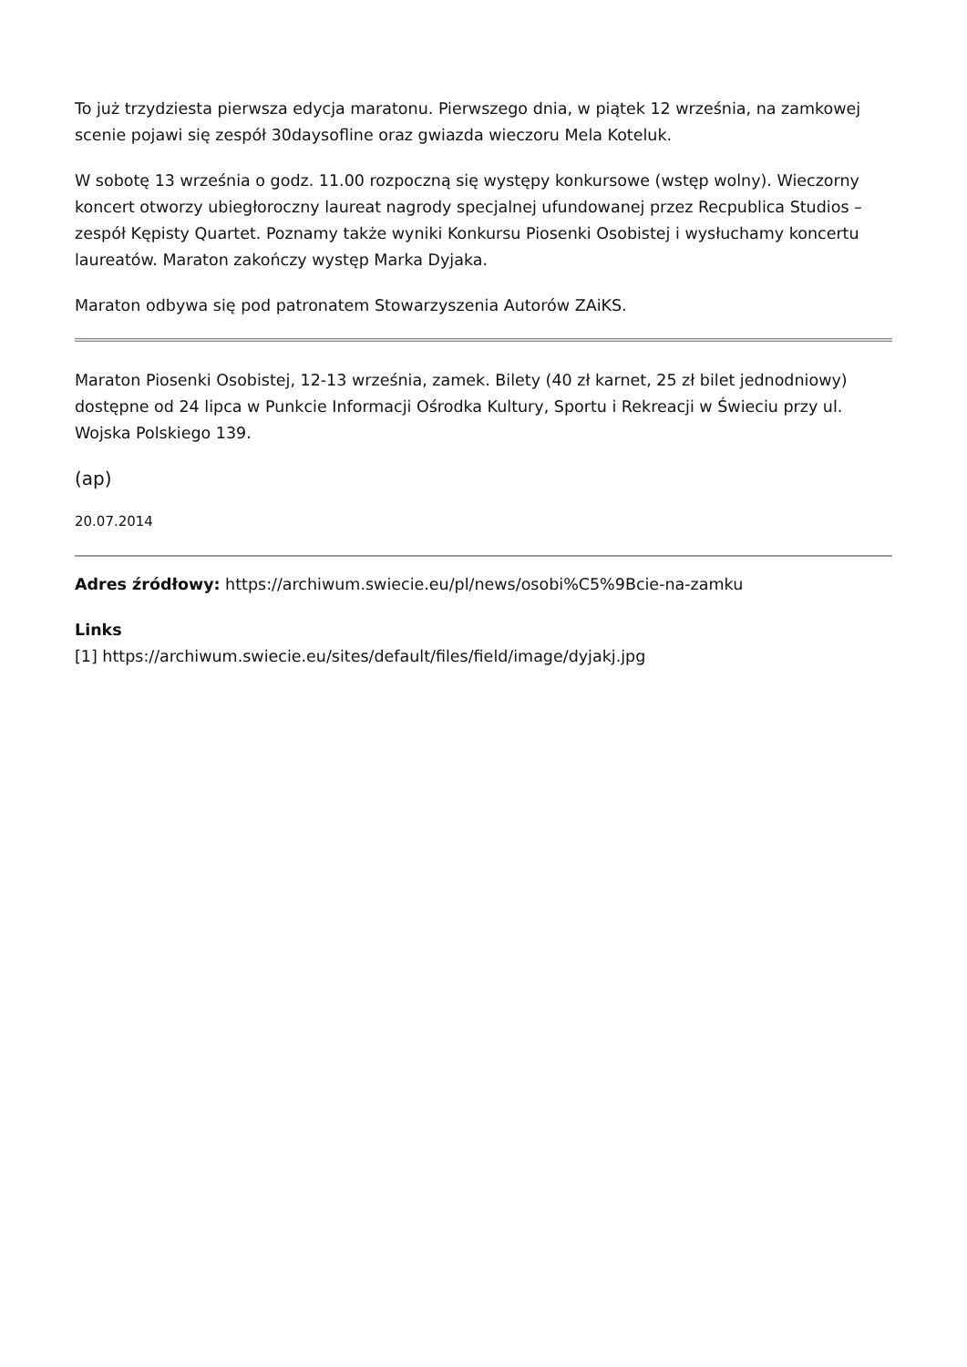To już trzydziesta pierwsza edycja maratonu. Pierwszego dnia, w piątek 12 września, na zamkowej scenie pojawi się zespół 30daysofline oraz gwiazda wieczoru Mela Koteluk.
W sobotę 13 września o godz. 11.00 rozpoczną się występy konkursowe (wstęp wolny). Wieczorny koncert otworzy ubiegłoroczny laureat nagrody specjalnej ufundowanej przez Recpublica Studios – zespół Kępisty Quartet. Poznamy także wyniki Konkursu Piosenki Osobistej i wysłuchamy koncertu laureatów. Maraton zakończy występ Marka Dyjaka.
Maraton odbywa się pod patronatem Stowarzyszenia Autorów ZAiKS.
Maraton Piosenki Osobistej, 12-13 września, zamek. Bilety (40 zł karnet, 25 zł bilet jednodniowy) dostępne od 24 lipca w Punkcie Informacji Ośrodka Kultury, Sportu i Rekreacji w Świeciu przy ul. Wojska Polskiego 139.
(ap)
20.07.2014
Adres źródłowy: https://archiwum.swiecie.eu/pl/news/osobi%C5%9Bcie-na-zamku
Links
[1] https://archiwum.swiecie.eu/sites/default/files/field/image/dyjakj.jpg